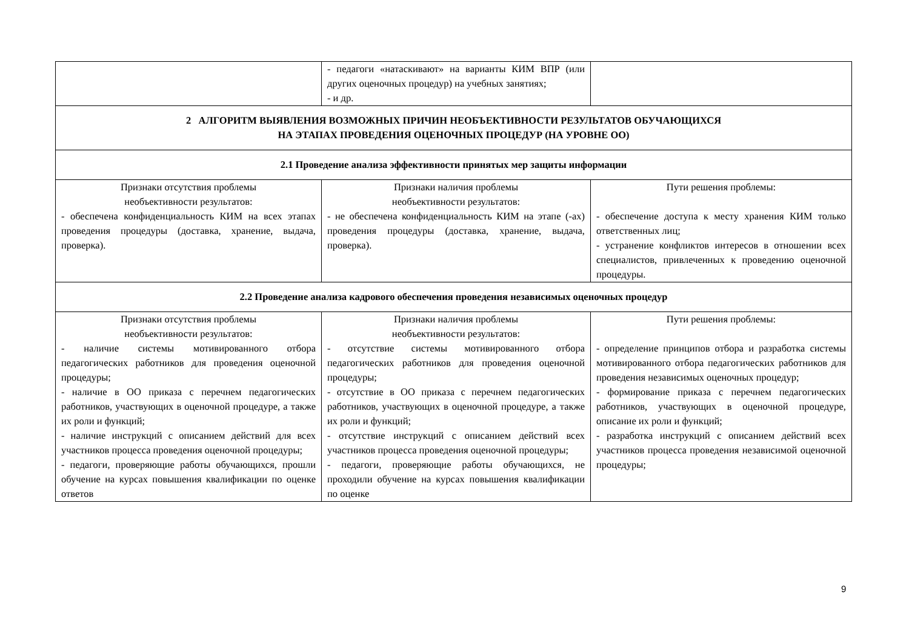| | - педагоги «натаскивают» на варианты КИМ ВПР (или других оценочных процедур) на учебных занятиях; - и др. | |
| 2 АЛГОРИТМ ВЫЯВЛЕНИЯ ВОЗМОЖНЫХ ПРИЧИН НЕОБЪЕКТИВНОСТИ РЕЗУЛЬТАТОВ ОБУЧАЮЩИХСЯ НА ЭТАПАХ ПРОВЕДЕНИЯ ОЦЕНОЧНЫХ ПРОЦЕДУР (НА УРОВНЕ ОО) | | |
| 2.1 Проведение анализа эффективности принятых мер защиты информации | | |
| Признаки отсутствия проблемы необъективности результатов: - обеспечена конфиденциальность КИМ на всех этапах проведения процедуры (доставка, хранение, выдача, проверка). | Признаки наличия проблемы необъективности результатов: - не обеспечена конфиденциальность КИМ на этапе (-ах) проведения процедуры (доставка, хранение, выдача, проверка). | Пути решения проблемы: - обеспечение доступа к месту хранения КИМ только ответственных лиц; - устранение конфликтов интересов в отношении всех специалистов, привлеченных к проведению оценочной процедуры. |
| 2.2 Проведение анализа кадрового обеспечения проведения независимых оценочных процедур | | |
| Признаки отсутствия проблемы необъективности результатов: - наличие системы мотивированного отбора педагогических работников для проведения оценочной процедуры; - наличие в ОО приказа с перечнем педагогических работников, участвующих в оценочной процедуре, а также их роли и функций; - наличие инструкций с описанием действий для всех участников процесса проведения оценочной процедуры; - педагоги, проверяющие работы обучающихся, прошли обучение на курсах повышения квалификации по оценке ответов | Признаки наличия проблемы необъективности результатов: - отсутствие системы мотивированного отбора педагогических работников для проведения оценочной процедуры; - отсутствие в ОО приказа с перечнем педагогических работников, участвующих в оценочной процедуре, а также их роли и функций; - отсутствие инструкций с описанием действий всех участников процесса проведения оценочной процедуры; - педагоги, проверяющие работы обучающихся, не проходили обучение на курсах повышения квалификации по оценке | Пути решения проблемы: - определение принципов отбора и разработка системы мотивированного отбора педагогических работников для проведения независимых оценочных процедур; - формирование приказа с перечнем педагогических работников, участвующих в оценочной процедуре, описание их роли и функций; - разработка инструкций с описанием действий всех участников процесса проведения независимой оценочной процедуры; |
9